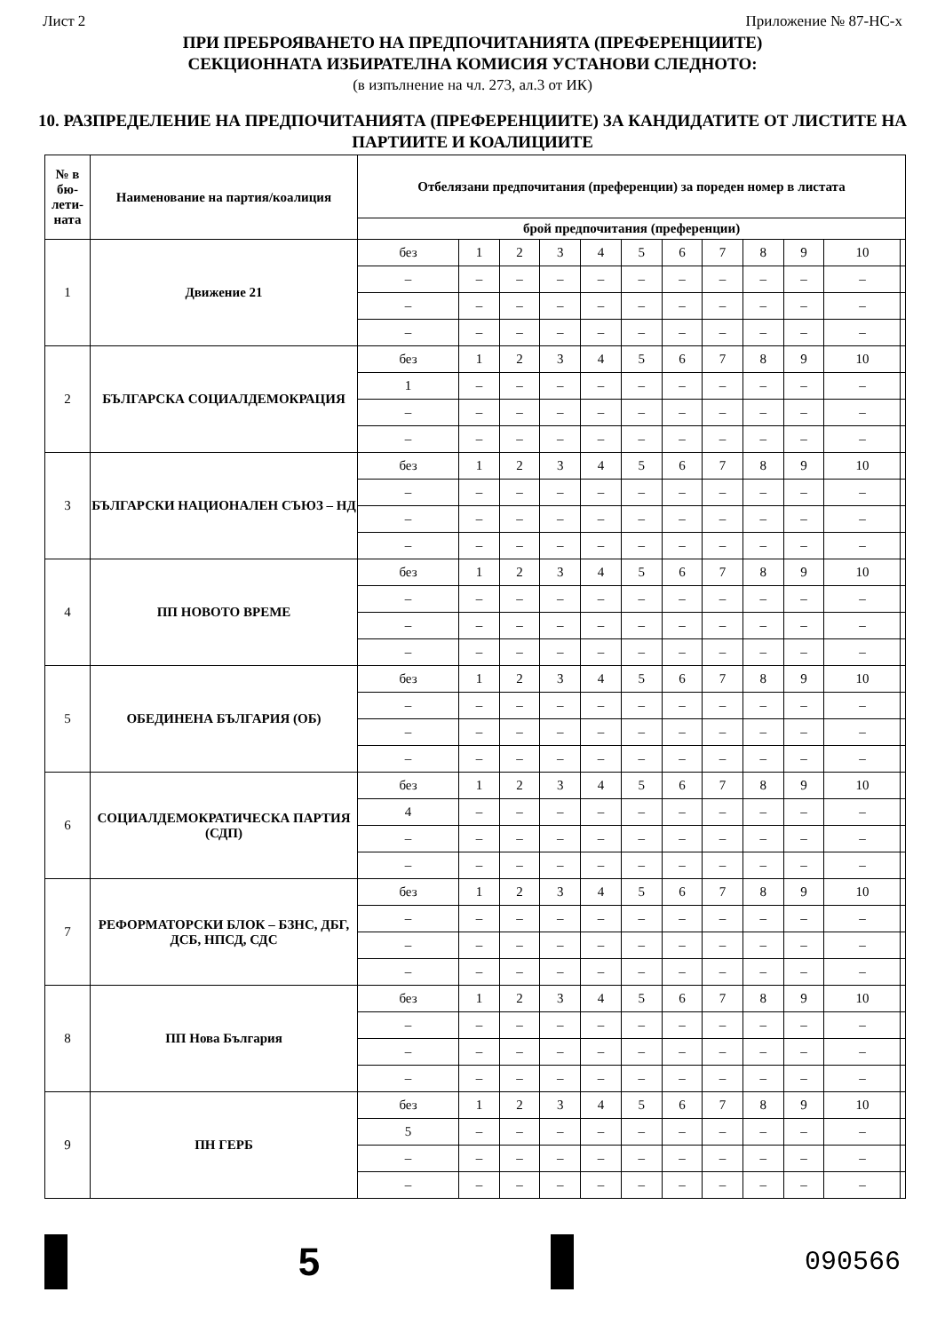Лист 2 Приложение № 87-НС-х
ПРИ ПРЕБРОЯВАНЕТО НА ПРЕДПОЧИТАНИЯТА (ПРЕФЕРЕНЦИИТЕ)
СЕКЦИОННАТА ИЗБИРАТЕЛНА КОМИСИЯ УСТАНОВИ СЛЕДНОТО:
(в изпълнение на чл. 273, ал.3 от ИК)
10. РАЗПРЕДЕЛЕНИЕ НА ПРЕДПОЧИТАНИЯТА (ПРЕФЕРЕНЦИИТЕ) ЗА КАНДИДАТИТЕ ОТ ЛИСТИТЕ НА ПАРТИИТЕ И КОАЛИЦИИТЕ
| № в бю-лети-ната | Наименование на партия/коалиция | Отбелязани предпочитания (преференции) за пореден номер в листата | | | | | | | | | | | |
| --- | --- | --- | --- | --- | --- | --- | --- | --- | --- | --- | --- | --- | --- |
| | | брой предпочитания (преференции) | | | | | | | | | | | |
| 1 | Движение 21 | без | 1 | 2 | 3 | 4 | 5 | 6 | 7 | 8 | 9 | 10 | |
| | | – | – | – | – | – | – | – | – | – | – | – | |
| | | – | – | – | – | – | – | – | – | – | – | – | |
| | | – | – | – | – | – | – | – | – | – | – | – | |
| 2 | БЪЛГАРСКА СОЦИАЛДЕМОКРАЦИЯ | без | 1 | 2 | 3 | 4 | 5 | 6 | 7 | 8 | 9 | 10 | |
| | | 1 | – | – | – | – | – | – | – | – | – | – | |
| | | – | – | – | – | – | – | – | – | – | – | – | |
| | | – | – | – | – | – | – | – | – | – | – | – | |
| 3 | БЪЛГАРСКИ НАЦИОНАЛЕН СЪЮЗ – НД | без | 1 | 2 | 3 | 4 | 5 | 6 | 7 | 8 | 9 | 10 | |
| | | – | – | – | – | – | – | – | – | – | – | – | |
| | | – | – | – | – | – | – | – | – | – | – | – | |
| | | – | – | – | – | – | – | – | – | – | – | – | |
| 4 | ПП НОВОТО ВРЕМЕ | без | 1 | 2 | 3 | 4 | 5 | 6 | 7 | 8 | 9 | 10 | |
| | | – | – | – | – | – | – | – | – | – | – | – | |
| | | – | – | – | – | – | – | – | – | – | – | – | |
| | | – | – | – | – | – | – | – | – | – | – | – | |
| 5 | ОБЕДИНЕНА БЪЛГАРИЯ (ОБ) | без | 1 | 2 | 3 | 4 | 5 | 6 | 7 | 8 | 9 | 10 | |
| | | – | – | – | – | – | – | – | – | – | – | – | |
| | | – | – | – | – | – | – | – | – | – | – | – | |
| | | – | – | – | – | – | – | – | – | – | – | – | |
| 6 | СОЦИАЛДЕМОКРАТИЧЕСКА ПАРТИЯ (СДП) | без | 1 | 2 | 3 | 4 | 5 | 6 | 7 | 8 | 9 | 10 | |
| | | 4 | – | – | – | – | – | – | – | – | – | – | |
| | | – | – | – | – | – | – | – | – | – | – | – | |
| | | – | – | – | – | – | – | – | – | – | – | – | |
| 7 | РЕФОРМАТОРСКИ БЛОК – БЗНС, ДБГ, ДСБ, НПСД, СДС | без | 1 | 2 | 3 | 4 | 5 | 6 | 7 | 8 | 9 | 10 | |
| | | – | – | – | – | – | – | – | – | – | – | – | |
| | | – | – | – | – | – | – | – | – | – | – | – | |
| | | – | – | – | – | – | – | – | – | – | – | – | |
| 8 | ПП Нова България | без | 1 | 2 | 3 | 4 | 5 | 6 | 7 | 8 | 9 | 10 | |
| | | – | – | – | – | – | – | – | – | – | – | – | |
| | | – | – | – | – | – | – | – | – | – | – | – | |
| | | – | – | – | – | – | – | – | – | – | – | – | |
| 9 | ПН ГЕРБ | без | 1 | 2 | 3 | 4 | 5 | 6 | 7 | 8 | 9 | 10 | |
| | | 5 | – | – | – | – | – | – | – | – | – | – | |
| | | – | – | – | – | – | – | – | – | – | – | – | |
| | | – | – | – | – | – | – | – | – | – | – | – | |
5
090566